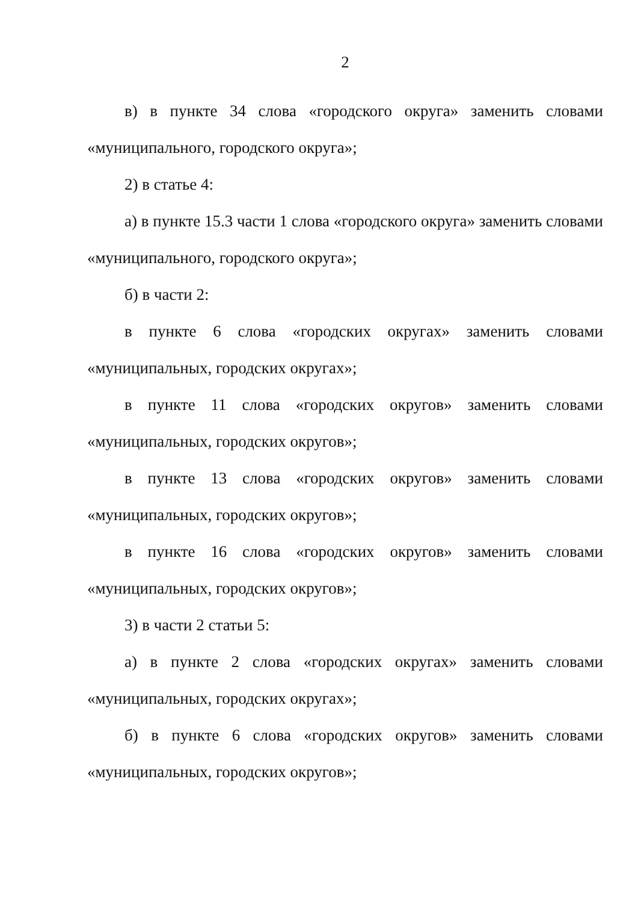2
в) в пункте 34 слова «городского округа» заменить словами «муниципального, городского округа»;
2) в статье 4:
а) в пункте 15.3 части 1 слова «городского округа» заменить словами «муниципального, городского округа»;
б) в части 2:
в пункте 6 слова «городских округах» заменить словами «муниципальных, городских округах»;
в пункте 11 слова «городских округов» заменить словами «муниципальных, городских округов»;
в пункте 13 слова «городских округов» заменить словами «муниципальных, городских округов»;
в пункте 16 слова «городских округов» заменить словами «муниципальных, городских округов»;
3) в части 2 статьи 5:
а) в пункте 2 слова «городских округах» заменить словами «муниципальных, городских округах»;
б) в пункте 6 слова «городских округов» заменить словами «муниципальных, городских округов»;